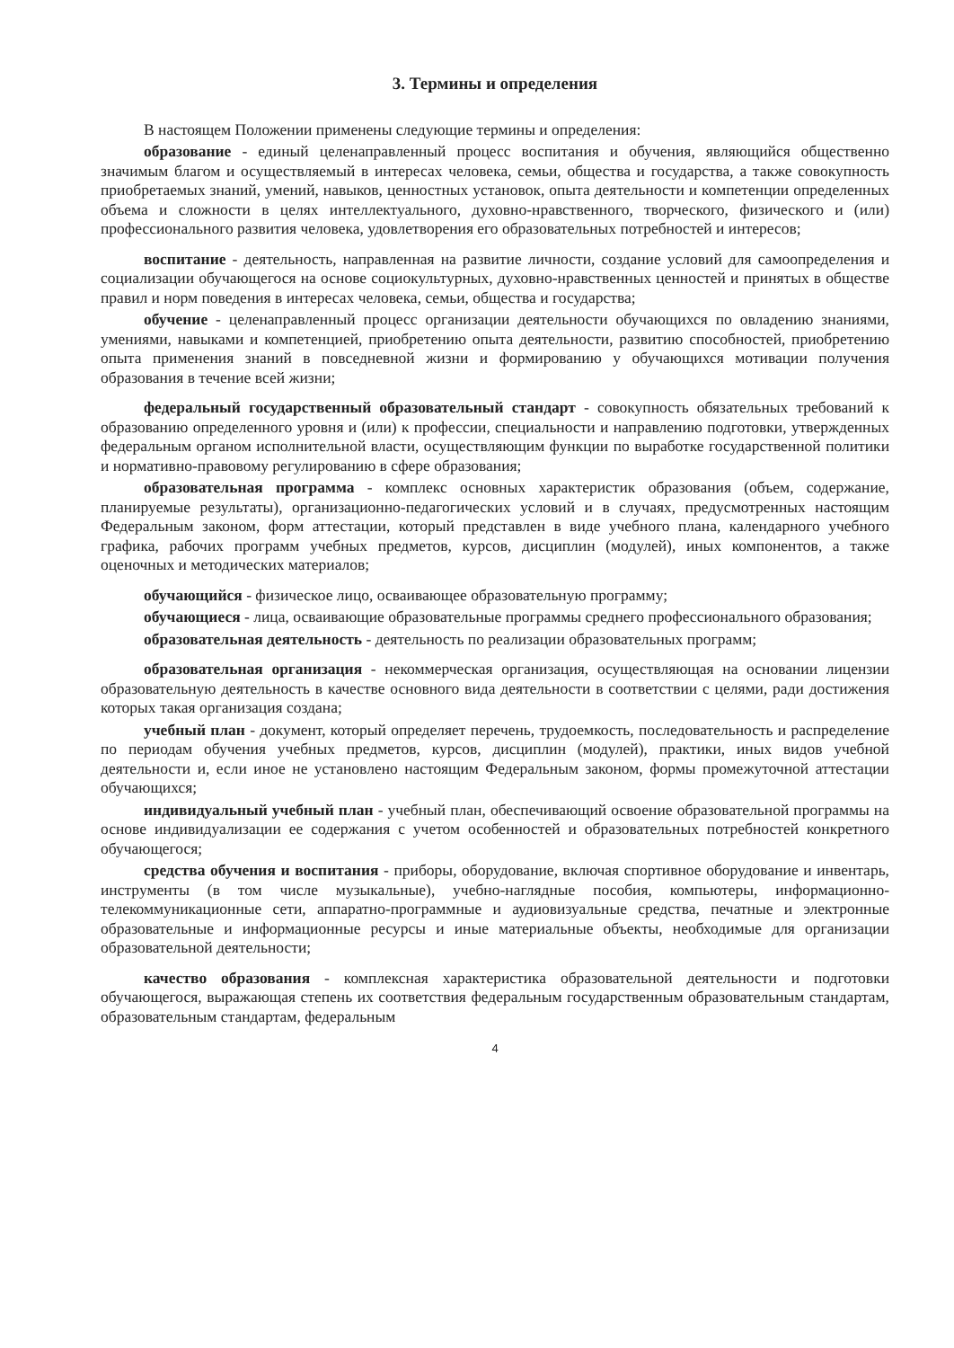3. Термины и определения
В настоящем Положении применены следующие термины и определения:
образование - единый целенаправленный процесс воспитания и обучения, являющийся общественно значимым благом и осуществляемый в интересах человека, семьи, общества и государства, а также совокупность приобретаемых знаний, умений, навыков, ценностных установок, опыта деятельности и компетенции определенных объема и сложности в целях интеллектуального, духовно-нравственного, творческого, физического и (или) профессионального развития человека, удовлетворения его образовательных потребностей и интересов;
воспитание - деятельность, направленная на развитие личности, создание условий для самоопределения и социализации обучающегося на основе социокультурных, духовно-нравственных ценностей и принятых в обществе правил и норм поведения в интересах человека, семьи, общества и государства;
обучение - целенаправленный процесс организации деятельности обучающихся по овладению знаниями, умениями, навыками и компетенцией, приобретению опыта деятельности, развитию способностей, приобретению опыта применения знаний в повседневной жизни и формированию у обучающихся мотивации получения образования в течение всей жизни;
федеральный государственный образовательный стандарт - совокупность обязательных требований к образованию определенного уровня и (или) к профессии, специальности и направлению подготовки, утвержденных федеральным органом исполнительной власти, осуществляющим функции по выработке государственной политики и нормативно-правовому регулированию в сфере образования;
образовательная программа - комплекс основных характеристик образования (объем, содержание, планируемые результаты), организационно-педагогических условий и в случаях, предусмотренных настоящим Федеральным законом, форм аттестации, который представлен в виде учебного плана, календарного учебного графика, рабочих программ учебных предметов, курсов, дисциплин (модулей), иных компонентов, а также оценочных и методических материалов;
обучающийся - физическое лицо, осваивающее образовательную программу;
обучающиеся - лица, осваивающие образовательные программы среднего профессионального образования;
образовательная деятельность - деятельность по реализации образовательных программ;
образовательная организация - некоммерческая организация, осуществляющая на основании лицензии образовательную деятельность в качестве основного вида деятельности в соответствии с целями, ради достижения которых такая организация создана;
учебный план - документ, который определяет перечень, трудоемкость, последовательность и распределение по периодам обучения учебных предметов, курсов, дисциплин (модулей), практики, иных видов учебной деятельности и, если иное не установлено настоящим Федеральным законом, формы промежуточной аттестации обучающихся;
индивидуальный учебный план - учебный план, обеспечивающий освоение образовательной программы на основе индивидуализации ее содержания с учетом особенностей и образовательных потребностей конкретного обучающегося;
средства обучения и воспитания - приборы, оборудование, включая спортивное оборудование и инвентарь, инструменты (в том числе музыкальные), учебно-наглядные пособия, компьютеры, информационно-телекоммуникационные сети, аппаратно-программные и аудиовизуальные средства, печатные и электронные образовательные и информационные ресурсы и иные материальные объекты, необходимые для организации образовательной деятельности;
качество образования - комплексная характеристика образовательной деятельности и подготовки обучающегося, выражающая степень их соответствия федеральным государственным образовательным стандартам, образовательным стандартам, федеральным
4